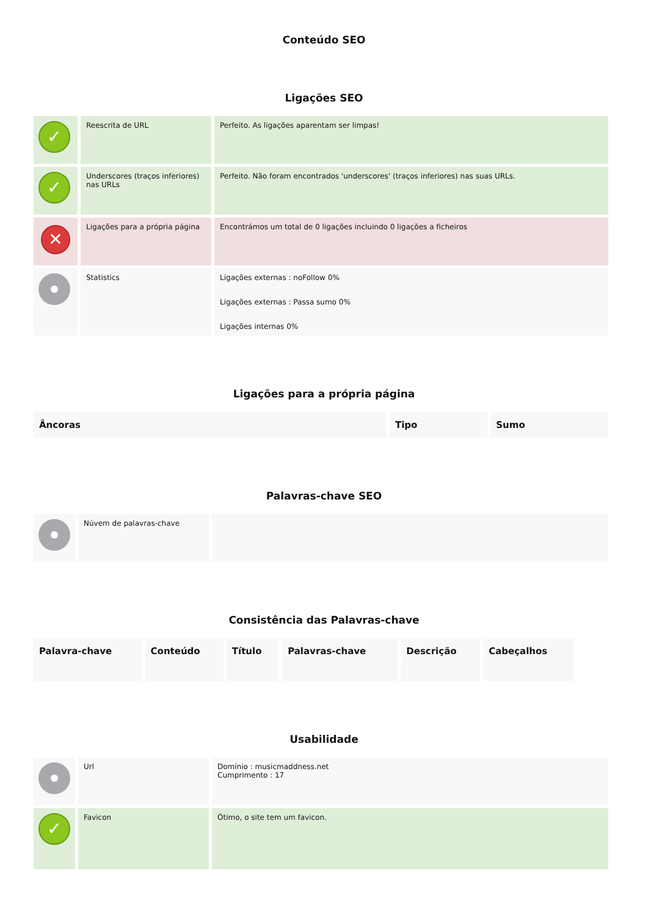Conteúdo SEO
Ligações SEO
| ✓ | Reescrita de URL | Perfeito. As ligações aparentam ser limpas! |
| ✓ | Underscores (traços inferiores) nas URLs | Perfeito. Não foram encontrados 'underscores' (traços inferiores) nas suas URLs. |
| ✕ | Ligações para a própria página | Encontrámos um total de 0 ligações incluindo 0 ligações a ficheiros |
| | Statistics | Ligações externas : noFollow 0% Ligações externas : Passa sumo 0% Ligações internas 0% |
Ligações para a própria página
| Âncoras | Tipo | Sumo |
| --- | --- | --- |
Palavras-chave SEO
| | Núvem de palavras-chave | |
Consistência das Palavras-chave
| Palavra-chave | Conteúdo | Título | Palavras-chave | Descrição | Cabeçalhos |
| --- | --- | --- | --- | --- | --- |
Usabilidade
| | Url | Domínio : musicmaddness.net Cumprimento : 17 |
| ✓ | Favicon | Ótimo, o site tem um favicon. |